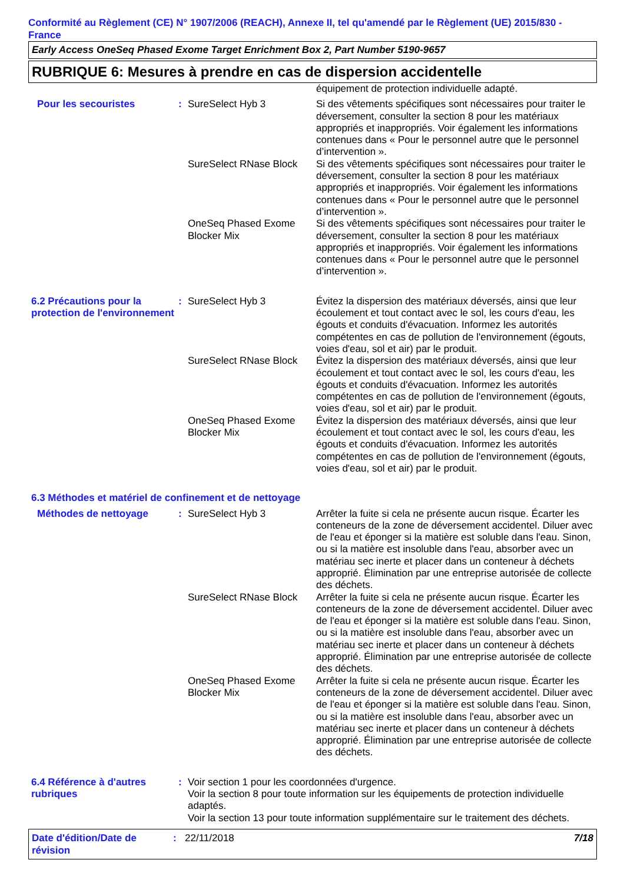Conformité au Règlement (CE) N° 1907/2006 (REACH), Annexe II, tel qu'amendé par le Règlement (UE) 2015/830 - France
Early Access OneSeq Phased Exome Target Enrichment Box 2, Part Number 5190-9657
RUBRIQUE 6: Mesures à prendre en cas de dispersion accidentelle
| | | | équipement de protection individuelle adapté. |
| Pour les secouristes | : | SureSelect Hyb 3 | Si des vêtements spécifiques sont nécessaires pour traiter le déversement, consulter la section 8 pour les matériaux appropriés et inappropriés. Voir également les informations contenues dans « Pour le personnel autre que le personnel d’intervention ». |
| | | SureSelect RNase Block | Si des vêtements spécifiques sont nécessaires pour traiter le déversement, consulter la section 8 pour les matériaux appropriés et inappropriés. Voir également les informations contenues dans « Pour le personnel autre que le personnel d’intervention ». |
| | | OneSeq Phased Exome Blocker Mix | Si des vêtements spécifiques sont nécessaires pour traiter le déversement, consulter la section 8 pour les matériaux appropriés et inappropriés. Voir également les informations contenues dans « Pour le personnel autre que le personnel d’intervention ». |
| 6.2 Précautions pour la protection de l'environnement | : | SureSelect Hyb 3 | Évitez la dispersion des matériaux déversés, ainsi que leur écoulement et tout contact avec le sol, les cours d'eau, les égouts et conduits d'évacuation. Informez les autorités compétentes en cas de pollution de l'environnement (égouts, voies d'eau, sol et air) par le produit. |
| | | SureSelect RNase Block | Évitez la dispersion des matériaux déversés, ainsi que leur écoulement et tout contact avec le sol, les cours d'eau, les égouts et conduits d'évacuation. Informez les autorités compétentes en cas de pollution de l'environnement (égouts, voies d'eau, sol et air) par le produit. |
| | | OneSeq Phased Exome Blocker Mix | Évitez la dispersion des matériaux déversés, ainsi que leur écoulement et tout contact avec le sol, les cours d'eau, les égouts et conduits d'évacuation. Informez les autorités compétentes en cas de pollution de l'environnement (égouts, voies d'eau, sol et air) par le produit. |
| 6.3 Méthodes et matériel de confinement et de nettoyage | | | |
| Méthodes de nettoyage | : | SureSelect Hyb 3 | Arrêter la fuite si cela ne présente aucun risque. Écarter les conteneurs de la zone de déversement accidentel. Diluer avec de l'eau et éponger si la matière est soluble dans l'eau. Sinon, ou si la matière est insoluble dans l'eau, absorber avec un matériau sec inerte et placer dans un conteneur à déchets approprié. Élimination par une entreprise autorisée de collecte des déchets. |
| | | SureSelect RNase Block | Arrêter la fuite si cela ne présente aucun risque. Écarter les conteneurs de la zone de déversement accidentel. Diluer avec de l'eau et éponger si la matière est soluble dans l'eau. Sinon, ou si la matière est insoluble dans l'eau, absorber avec un matériau sec inerte et placer dans un conteneur à déchets approprié. Élimination par une entreprise autorisée de collecte des déchets. |
| | | OneSeq Phased Exome Blocker Mix | Arrêter la fuite si cela ne présente aucun risque. Écarter les conteneurs de la zone de déversement accidentel. Diluer avec de l'eau et éponger si la matière est soluble dans l'eau. Sinon, ou si la matière est insoluble dans l'eau, absorber avec un matériau sec inerte et placer dans un conteneur à déchets approprié. Élimination par une entreprise autorisée de collecte des déchets. |
| 6.4 Référence à d'autres rubriques | : | Voir section 1 pour les coordonnées d'urgence. Voir la section 8 pour toute information sur les équipements de protection individuelle adaptés. Voir la section 13 pour toute information supplémentaire sur le traitement des déchets. | |
Date d'édition/Date de révision
: 22/11/2018 7/18